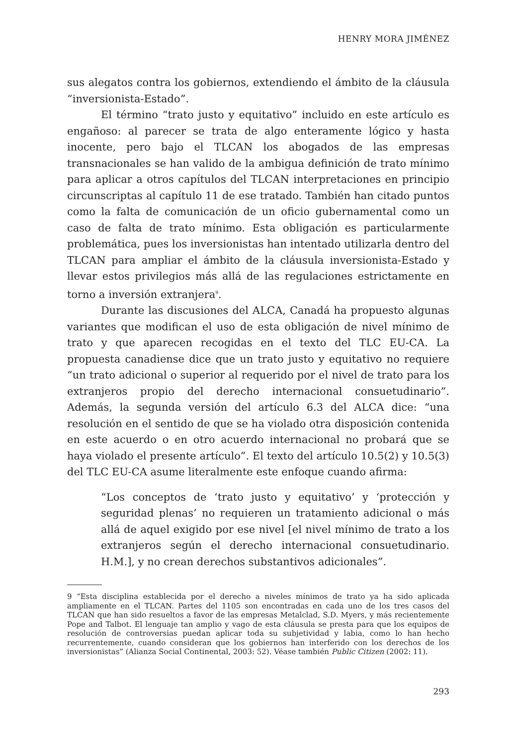HENRY MORA JIMÉNEZ
sus alegatos contra los gobiernos, extendiendo el ámbito de la cláusula “inversionista-Estado”.
El término “trato justo y equitativo” incluido en este artículo es engañoso: al parecer se trata de algo enteramente lógico y hasta inocente, pero bajo el TLCAN los abogados de las empresas transnacionales se han valido de la ambigua definición de trato mínimo para aplicar a otros capítulos del TLCAN interpretaciones en principio circunscriptas al capítulo 11 de ese tratado. También han citado puntos como la falta de comunicación de un oficio gubernamental como un caso de falta de trato mínimo. Esta obligación es particularmente problemática, pues los inversionistas han intentado utilizarla dentro del TLCAN para ampliar el ámbito de la cláusula inversionista-Estado y llevar estos privilegios más allá de las regulaciones estrictamente en torno a inversión extranjera<sup>9</sup>.
Durante las discusiones del ALCA, Canadá ha propuesto algunas variantes que modifican el uso de esta obligación de nivel mínimo de trato y que aparecen recogidas en el texto del TLC EU-CA. La propuesta canadiense dice que un trato justo y equitativo no requiere “un trato adicional o superior al requerido por el nivel de trato para los extranjeros propio del derecho internacional consuetudinario”. Además, la segunda versión del artículo 6.3 del ALCA dice: “una resolución en el sentido de que se ha violado otra disposición contenida en este acuerdo o en otro acuerdo internacional no probará que se haya violado el presente artículo”. El texto del artículo 10.5(2) y 10.5(3) del TLC EU-CA asume literalmente este enfoque cuando afirma:
“Los conceptos de ‘trato justo y equitativo’ y ‘protección y seguridad plenas’ no requieren un tratamiento adicional o más allá de aquel exigido por ese nivel [el nivel mínimo de trato a los extranjeros según el derecho internacional consuetudinario. H.M.], y no crean derechos substantivos adicionales”.
9 “Esta disciplina establecida por el derecho a niveles mínimos de trato ya ha sido aplicada ampliamente en el TLCAN. Partes del 1105 son encontradas en cada uno de los tres casos del TLCAN que han sido resueltos a favor de las empresas Metalclad, S.D. Myers, y más recientemente Pope and Talbot. El lenguaje tan amplio y vago de esta cláusula se presta para que los equipos de resolución de controversias puedan aplicar toda su subjetividad y labia, como lo han hecho recurrentemente, cuando consideran que los gobiernos han interferido con los derechos de los inversionistas” (Alianza Social Continental, 2003: 52). Véase también Public Citizen (2002: 11).
293